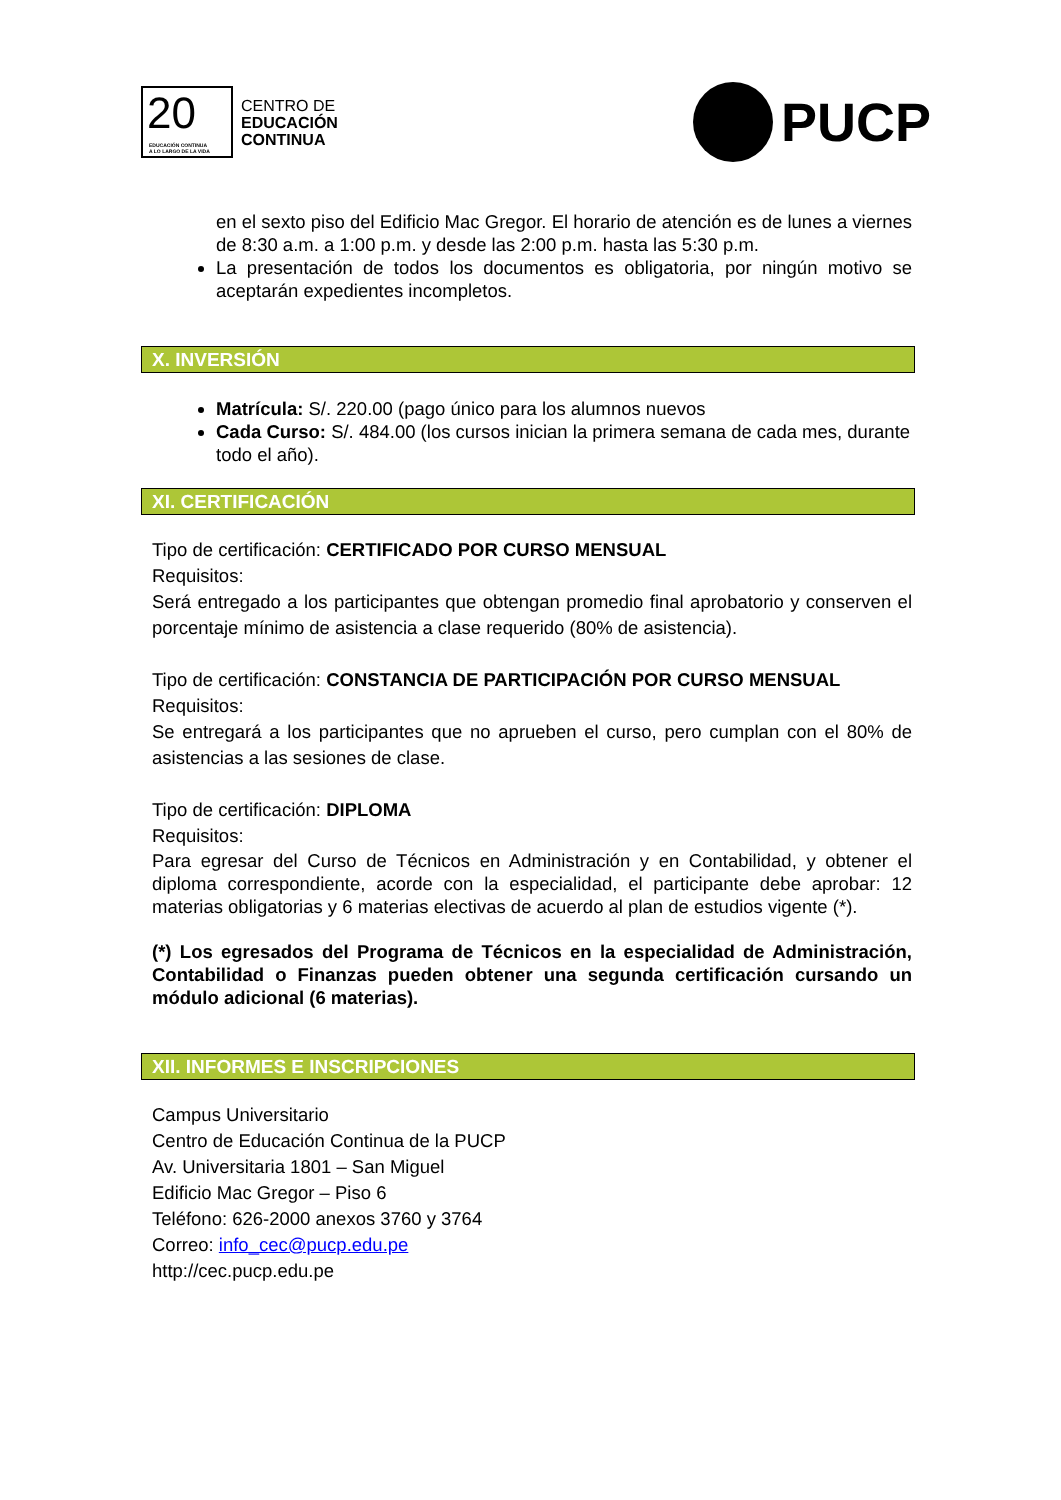20
EDUCACIÓN CONTINUA
A LO LARGO DE LA VIDA
CENTRO DE
EDUCACIÓN
CONTINUA
PUCP
en el sexto piso del Edificio Mac Gregor. El horario de atención es de lunes a viernes de 8:30 a.m. a 1:00 p.m. y desde las 2:00 p.m. hasta las 5:30 p.m.
La presentación de todos los documentos es obligatoria, por ningún motivo se aceptarán expedientes incompletos.
X. INVERSIÓN
Matrícula: S/. 220.00 (pago único para los alumnos nuevos
Cada Curso: S/. 484.00 (los cursos inician la primera semana de cada mes, durante todo el año).
XI. CERTIFICACIÓN
Tipo de certificación: CERTIFICADO POR CURSO MENSUAL
Requisitos:
Será entregado a los participantes que obtengan promedio final aprobatorio y conserven el porcentaje mínimo de asistencia a clase requerido (80% de asistencia).
Tipo de certificación: CONSTANCIA DE PARTICIPACIÓN POR CURSO MENSUAL
Requisitos:
Se entregará a los participantes que no aprueben el curso, pero cumplan con el 80% de asistencias a las sesiones de clase.
Tipo de certificación: DIPLOMA
Requisitos:
Para egresar del Curso de Técnicos en Administración y en Contabilidad, y obtener el diploma correspondiente, acorde con la especialidad, el participante debe aprobar: 12 materias obligatorias y 6 materias electivas de acuerdo al plan de estudios vigente (*).
(*) Los egresados del Programa de Técnicos en la especialidad de Administración, Contabilidad o Finanzas pueden obtener una segunda certificación cursando un módulo adicional (6 materias).
XII. INFORMES E INSCRIPCIONES
Campus Universitario
Centro de Educación Continua de la PUCP
Av. Universitaria 1801 – San Miguel
Edificio Mac Gregor – Piso 6
Teléfono: 626-2000 anexos 3760 y 3764
Correo: info_cec@pucp.edu.pe
http://cec.pucp.edu.pe